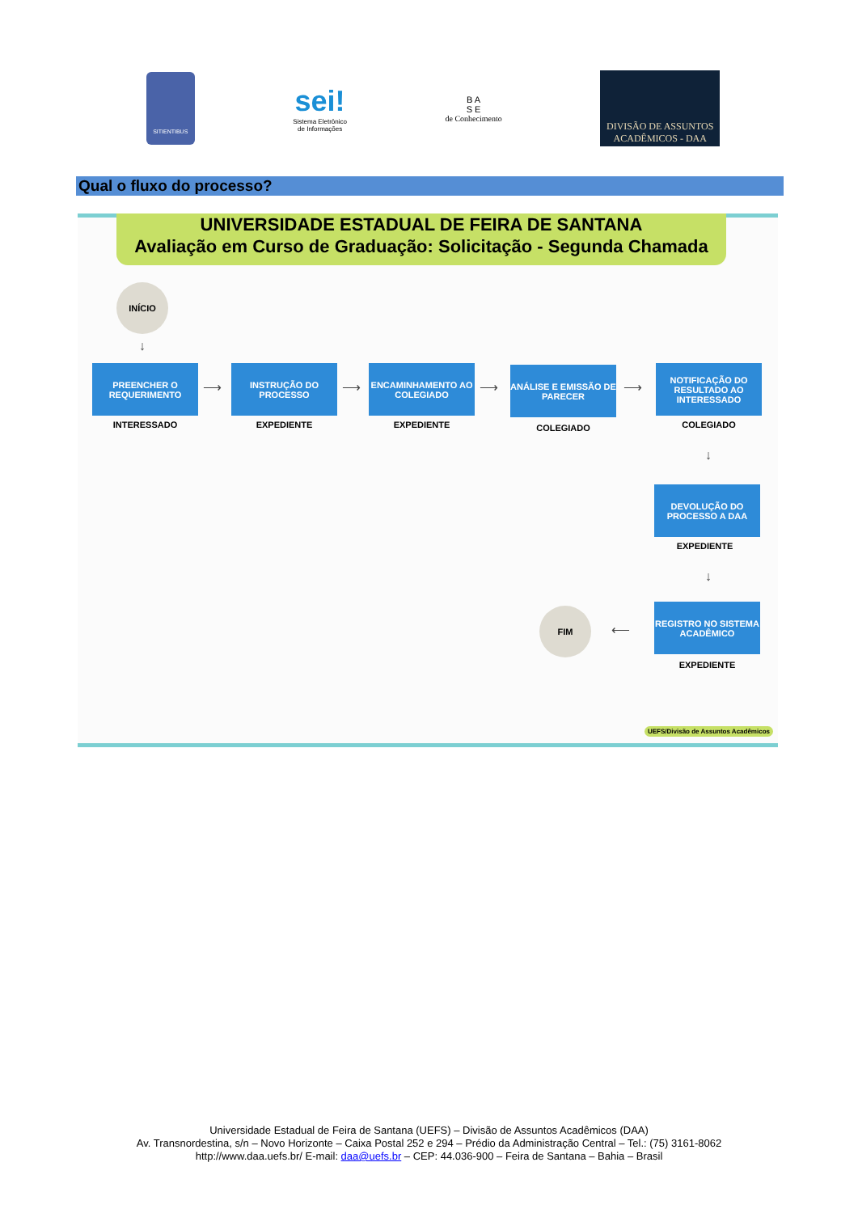SITIENTIBUS
sei!
Sistema Eletrônico
de Informações
B A
S E
de Conhecimento
DIVISÃO DE ASSUNTOS
ACADÊMICOS - DAA
Qual o fluxo do processo?
UNIVERSIDADE ESTADUAL DE FEIRA DE SANTANA
Avaliação em Curso de Graduação: Solicitação - Segunda Chamada
INÍCIO
↓
PREENCHER O REQUERIMENTO
INTERESSADO
⟶
INSTRUÇÃO DO PROCESSO
EXPEDIENTE
⟶
ENCAMINHAMENTO AO COLEGIADO
EXPEDIENTE
⟶
ANÁLISE E EMISSÃO DE PARECER
COLEGIADO
⟶
NOTIFICAÇÃO DO RESULTADO AO INTERESSADO
COLEGIADO
↓
DEVOLUÇÃO DO PROCESSO A DAA
EXPEDIENTE
↓
FIM
⟵
REGISTRO NO SISTEMA ACADÊMICO
EXPEDIENTE
UEFS/Divisão de Assuntos Acadêmicos
Universidade Estadual de Feira de Santana (UEFS) – Divisão de Assuntos Acadêmicos (DAA)
Av. Transnordestina, s/n – Novo Horizonte – Caixa Postal 252 e 294 – Prédio da Administração Central – Tel.: (75) 3161-8062
http://www.daa.uefs.br/ E-mail: daa@uefs.br – CEP: 44.036-900 – Feira de Santana – Bahia – Brasil